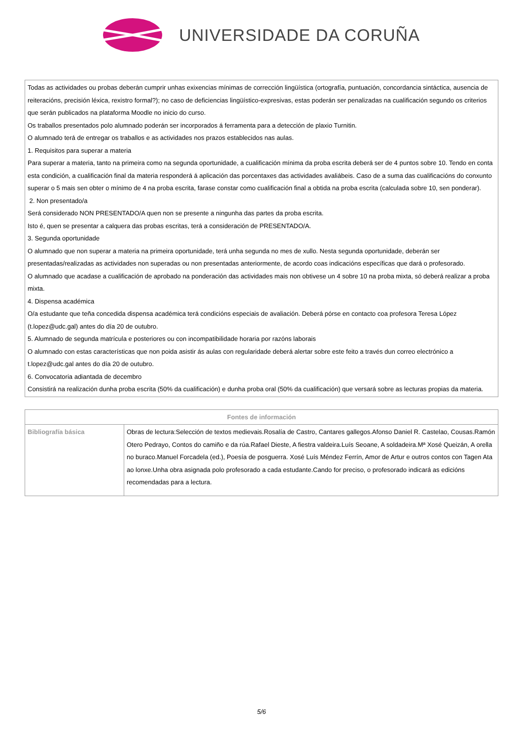UNIVERSIDADE DA CORUÑA
Todas as actividades ou probas deberán cumprir unhas exixencias mínimas de corrección lingüística (ortografía, puntuación, concordancia sintáctica, ausencia de reiteracións, precisión léxica, rexistro formal?); no caso de deficiencias lingüístico-expresivas, estas poderán ser penalizadas na cualificación segundo os criterios que serán publicados na plataforma Moodle no inicio do curso.
Os traballos presentados polo alumnado poderán ser incorporados á ferramenta para a detección de plaxio Turnitin.
O alumnado terá de entregar os traballos e as actividades nos prazos establecidos nas aulas.
1. Requisitos para superar a materia
Para superar a materia, tanto na primeira como na segunda oportunidade, a cualificación mínima da proba escrita deberá ser de 4 puntos sobre 10. Tendo en conta esta condición, a cualificación final da materia responderá á aplicación das porcentaxes das actividades avaliábeis. Caso de a suma das cualificacións do conxunto superar o 5 mais sen obter o mínimo de 4 na proba escrita, farase constar como cualificación final a obtida na proba escrita (calculada sobre 10, sen ponderar).
2. Non presentado/a
Será considerado NON PRESENTADO/A quen non se presente a ningunha das partes da proba escrita.
Isto é, quen se presentar a calquera das probas escritas, terá a consideración de PRESENTADO/A.
3. Segunda oportunidade
O alumnado que non superar a materia na primeira oportunidade, terá unha segunda no mes de xullo. Nesta segunda oportunidade, deberán ser presentadas/realizadas as actividades non superadas ou non presentadas anteriormente, de acordo coas indicacións específicas que dará o profesorado.
O alumnado que acadase a cualificación de aprobado na ponderación das actividades mais non obtivese un 4 sobre 10 na proba mixta, só deberá realizar a proba mixta.
4. Dispensa académica
O/a estudante que teña concedida dispensa académica terá condicións especiais de avaliación. Deberá pórse en contacto coa profesora Teresa López (t.lopez@udc.gal) antes do día 20 de outubro.
5. Alumnado de segunda matrícula e posteriores ou con incompatibilidade horaria por razóns laborais
O alumnado con estas características que non poida asistir ás aulas con regularidade deberá alertar sobre este feito a través dun correo electrónico a t.lopez@udc.gal antes do día 20 de outubro.
6. Convocatoria adiantada de decembro
Consistirá na realización dunha proba escrita (50% da cualificación) e dunha proba oral (50% da cualificación) que versará sobre as lecturas propias da materia.
| Fontes de información | |
| --- | --- |
| Bibliografía básica | Obras de lectura:Selección de textos medievais.Rosalía de Castro, Cantares gallegos.Afonso Daniel R. Castelao, Cousas.Ramón Otero Pedrayo, Contos do camiño e da rúa.Rafael Dieste, A fiestra valdeira.Luís Seoane, A soldadeira.Mª Xosé Queizán, A orella no buraco.Manuel Forcadela (ed.), Poesía de posguerra. Xosé Luís Méndez Ferrín, Amor de Artur e outros contos con Tagen Ata ao lonxe.Unha obra asignada polo profesorado a cada estudante.Cando for preciso, o profesorado indicará as edicións recomendadas para a lectura. |
5/6